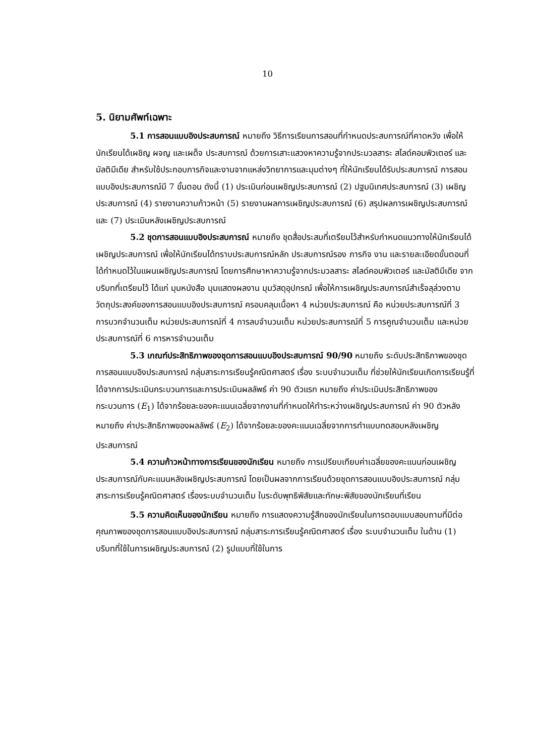10
5. นิยามศัพท์เฉพาะ
5.1 การสอนแบบอิงประสบการณ์ หมายถึง วิธีการเรียนการสอนที่กำหนดประสบการณ์ที่คาดหวัง เพื่อให้นักเรียนได้เผชิญ ผจญ และเผด็จ ประสบการณ์ ด้วยการเสาะแสวงหาความรู้จากประมวลสาระ สไลด์คอมพิวเตอร์ และมัลติมีเดีย สำหรับใช้ประกอบภารกิจและงานจากแหล่งวิทยาการและมุมต่างๆ ที่ให้นักเรียนได้รับประสบการณ์ การสอนแบบอิงประสบการณ์มี 7 ขั้นตอน ดังนี้ (1) ประเมินก่อนเผชิญประสบการณ์ (2) ปฐมนิเทศประสบการณ์ (3) เผชิญประสบการณ์ (4) รายงานความก้าวหน้า (5) รายงานผลการเผชิญประสบการณ์ (6) สรุปผลการเผชิญประสบการณ์ และ (7) ประเมินหลังเผชิญประสบการณ์
5.2 ชุดการสอนแบบอิงประสบการณ์ หมายถึง ชุดสื่อประสมที่เตรียมไว้สำหรับกำหนดแนวทางให้นักเรียนได้เผชิญประสบการณ์ เพื่อให้นักเรียนได้ทราบประสบการณ์หลัก ประสบการณ์รอง ภารกิจ งาน และรายละเอียดขั้นตอนที่ได้กำหนดไว้ในแผนเผชิญประสบการณ์ โดยการศึกษาหาความรู้จากประมวลสาระ สไลด์คอมพิวเตอร์ และมัลติมีเดีย จากบริบทที่เตรียมไว้ ได้แก่ มุมหนังสือ มุมแสดงผลงาน มุมวัสดุอุปกรณ์ เพื่อให้การเผชิญประสบการณ์สำเร็จลุล่วงตามวัตถุประสงค์ของการสอนแบบอิงประสบการณ์ ครอบคลุมเนื้อหา 4 หน่วยประสบการณ์ คือ หน่วยประสบการณ์ที่ 3 การบวกจำนวนเต็ม หน่วยประสบการณ์ที่ 4 การลบจำนวนเต็ม หน่วยประสบการณ์ที่ 5 การคูณจำนวนเต็ม และหน่วยประสบการณ์ที่ 6 การหารจำนวนเต็ม
5.3 เกณฑ์ประสิทธิภาพของชุดการสอนแบบอิงประสบการณ์ 90/90 หมายถึง ระดับประสิทธิภาพของชุดการสอนแบบอิงประสบการณ์ กลุ่มสาระการเรียนรู้คณิตศาสตร์ เรื่อง ระบบจำนวนเต็ม ที่ช่วยให้นักเรียนเกิดการเรียนรู้ที่ได้จากการประเมินกระบวนการและการประเมินผลลัพธ์ ค่า 90 ตัวแรก หมายถึง ค่าประเมินประสิทธิภาพของกระบวนการ (E<sub>1</sub>) ได้จากร้อยละของคะแนนเฉลี่ยจากงานที่กำหนดให้ทำระหว่างเผชิญประสบการณ์ ค่า 90 ตัวหลัง หมายถึง ค่าประสิทธิภาพของผลลัพธ์ (E<sub>2</sub>) ได้จากร้อยละของคะแนนเฉลี่ยจากการทำแบบทดสอบหลังเผชิญประสบการณ์
5.4 ความก้าวหน้าทางการเรียนของนักเรียน หมายถึง การเปรียบเทียบค่าเฉลี่ยของคะแนนก่อนเผชิญประสบการณ์กับคะแนนหลังเผชิญประสบการณ์ โดยเป็นผลจากการเรียนด้วยชุดการสอนแบบอิงประสบการณ์ กลุ่มสาระการเรียนรู้คณิตศาสตร์ เรื่องระบบจำนวนเต็ม ในระดับพุทธิพิสัยและทักษะพิสัยของนักเรียนที่เรียน
5.5 ความคิดเห็นของนักเรียน หมายถึง การแสดงความรู้สึกของนักเรียนในการตอบแบบสอบถามที่มีต่อคุณภาพของชุดการสอนแบบอิงประสบการณ์ กลุ่มสาระการเรียนรู้คณิตศาสตร์ เรื่อง ระบบจำนวนเต็ม ในด้าน (1) บริบทที่ใช้ในการเผชิญประสบการณ์ (2) รูปแบบที่ใช้ในการ